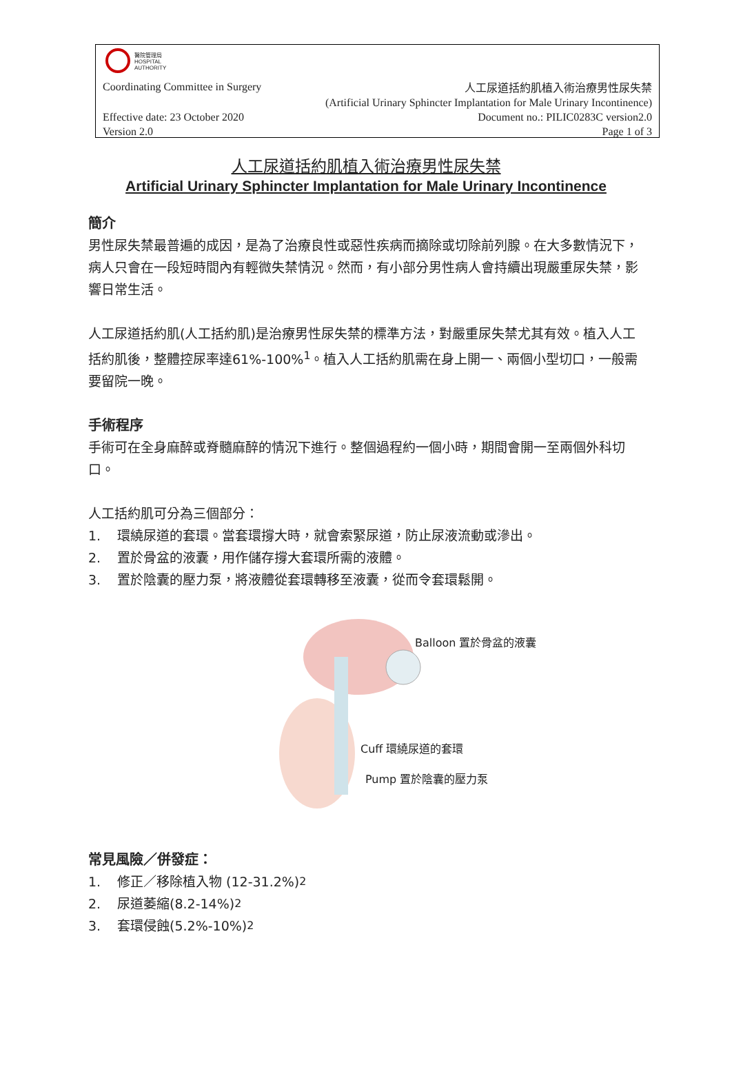醫院管理局
HOSPITAL
AUTHORITY
Coordinating Committee in Surgery
人工尿道括約肌植入術治療男性尿失禁
(Artificial Urinary Sphincter Implantation for Male Urinary Incontinence)
Document no.: PILIC0283C version2.0
Page 1 of 3
Effective date: 23 October 2020
Version 2.0
人工尿道括約肌植入術治療男性尿失禁
Artificial Urinary Sphincter Implantation for Male Urinary Incontinence
簡介
男性尿失禁最普遍的成因，是為了治療良性或惡性疾病而摘除或切除前列腺。在大多數情況下，病人只會在一段短時間內有輕微失禁情況。然而，有小部分男性病人會持續出現嚴重尿失禁，影響日常生活。
人工尿道括約肌(人工括約肌)是治療男性尿失禁的標準方法，對嚴重尿失禁尤其有效。植入人工括約肌後，整體控尿率達61%-100%<sup>1</sup>。植入人工括約肌需在身上開一、兩個小型切口，一般需要留院一晚。
手術程序
手術可在全身麻醉或脊髓麻醉的情況下進行。整個過程約一個小時，期間會開一至兩個外科切口。
人工括約肌可分為三個部分：
1. 環繞尿道的套環。當套環撐大時，就會索緊尿道，防止尿液流動或滲出。
2. 置於骨盆的液囊，用作儲存撐大套環所需的液體。
3. 置於陰囊的壓力泵，將液體從套環轉移至液囊，從而令套環鬆開。
Balloon 置於骨盆的液囊
Cuff 環繞尿道的套環
Pump 置於陰囊的壓力泵
常見風險／併發症：
1. 修正／移除植入物 (12-31.2%) <sup>2</sup>
2. 尿道萎縮(8.2-14%) <sup>2</sup>
3. 套環侵蝕(5.2%-10%) <sup>2</sup>